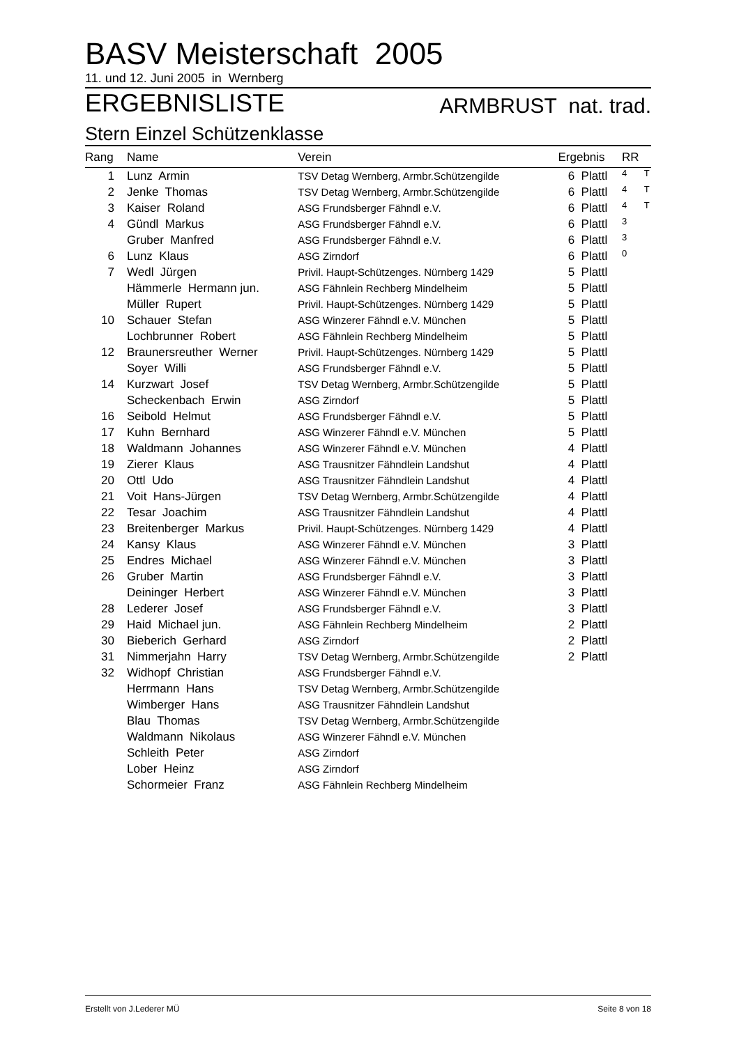BASV Meisterschaft 2005
11. und 12. Juni 2005 in Wernberg
ERGEBNISLISTE ARMBRUST nat. trad.
Stern Einzel Schützenklasse
| Rang | Name | Verein | Ergebnis | RR | |
| --- | --- | --- | --- | --- | --- |
| 1 | Lunz Armin | TSV Detag Wernberg, Armbr.Schützengilde | 6 Plattl | 4 | T |
| 2 | Jenke Thomas | TSV Detag Wernberg, Armbr.Schützengilde | 6 Plattl | 4 | T |
| 3 | Kaiser Roland | ASG Frundsberger Fähndl e.V. | 6 Plattl | 4 | T |
| 4 | Gündl Markus | ASG Frundsberger Fähndl e.V. | 6 Plattl | 3 | |
| | Gruber Manfred | ASG Frundsberger Fähndl e.V. | 6 Plattl | 3 | |
| 6 | Lunz Klaus | ASG Zirndorf | 6 Plattl | 0 | |
| 7 | Wedl Jürgen | Privil. Haupt-Schützenges. Nürnberg 1429 | 5 Plattl | | |
| | Hämmerle Hermann jun. | ASG Fähnlein Rechberg Mindelheim | 5 Plattl | | |
| | Müller Rupert | Privil. Haupt-Schützenges. Nürnberg 1429 | 5 Plattl | | |
| 10 | Schauer Stefan | ASG Winzerer Fähndl e.V. München | 5 Plattl | | |
| | Lochbrunner Robert | ASG Fähnlein Rechberg Mindelheim | 5 Plattl | | |
| 12 | Braunersreuther Werner | Privil. Haupt-Schützenges. Nürnberg 1429 | 5 Plattl | | |
| | Soyer Willi | ASG Frundsberger Fähndl e.V. | 5 Plattl | | |
| 14 | Kurzwart Josef | TSV Detag Wernberg, Armbr.Schützengilde | 5 Plattl | | |
| | Scheckenbach Erwin | ASG Zirndorf | 5 Plattl | | |
| 16 | Seibold Helmut | ASG Frundsberger Fähndl e.V. | 5 Plattl | | |
| 17 | Kuhn Bernhard | ASG Winzerer Fähndl e.V. München | 5 Plattl | | |
| 18 | Waldmann Johannes | ASG Winzerer Fähndl e.V. München | 4 Plattl | | |
| 19 | Zierer Klaus | ASG Trausnitzer Fähndlein Landshut | 4 Plattl | | |
| 20 | Ottl Udo | ASG Trausnitzer Fähndlein Landshut | 4 Plattl | | |
| 21 | Voit Hans-Jürgen | TSV Detag Wernberg, Armbr.Schützengilde | 4 Plattl | | |
| 22 | Tesar Joachim | ASG Trausnitzer Fähndlein Landshut | 4 Plattl | | |
| 23 | Breitenberger Markus | Privil. Haupt-Schützenges. Nürnberg 1429 | 4 Plattl | | |
| 24 | Kansy Klaus | ASG Winzerer Fähndl e.V. München | 3 Plattl | | |
| 25 | Endres Michael | ASG Winzerer Fähndl e.V. München | 3 Plattl | | |
| 26 | Gruber Martin | ASG Frundsberger Fähndl e.V. | 3 Plattl | | |
| | Deininger Herbert | ASG Winzerer Fähndl e.V. München | 3 Plattl | | |
| 28 | Lederer Josef | ASG Frundsberger Fähndl e.V. | 3 Plattl | | |
| 29 | Haid Michael jun. | ASG Fähnlein Rechberg Mindelheim | 2 Plattl | | |
| 30 | Bieberich Gerhard | ASG Zirndorf | 2 Plattl | | |
| 31 | Nimmerjahn Harry | TSV Detag Wernberg, Armbr.Schützengilde | 2 Plattl | | |
| 32 | Widhopf Christian | ASG Frundsberger Fähndl e.V. | | | |
| | Herrmann Hans | TSV Detag Wernberg, Armbr.Schützengilde | | | |
| | Wimberger Hans | ASG Trausnitzer Fähndlein Landshut | | | |
| | Blau Thomas | TSV Detag Wernberg, Armbr.Schützengilde | | | |
| | Waldmann Nikolaus | ASG Winzerer Fähndl e.V. München | | | |
| | Schleith Peter | ASG Zirndorf | | | |
| | Lober Heinz | ASG Zirndorf | | | |
| | Schormeier Franz | ASG Fähnlein Rechberg Mindelheim | | | |
Erstellt von J.Lederer MÜ Seite 8 von 18